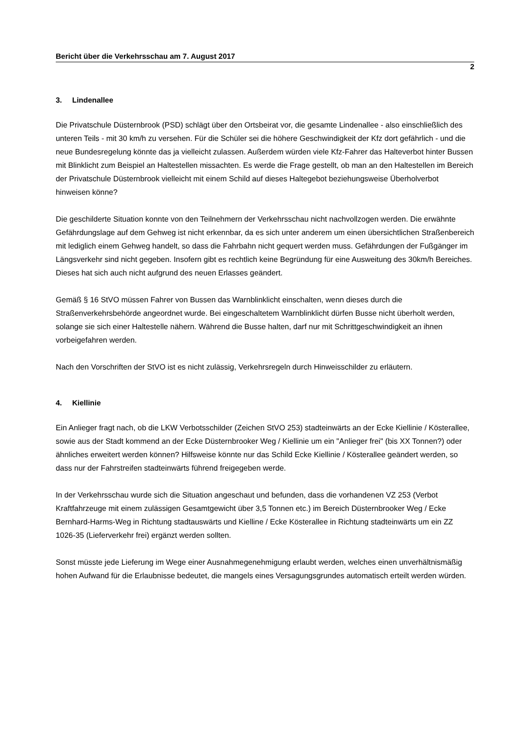Bericht über die Verkehrsschau am 7. August 2017
2
3. Lindenallee
Die Privatschule Düsternbrook (PSD) schlägt über den Ortsbeirat vor, die gesamte Lindenallee - also einschließlich des unteren Teils - mit 30 km/h zu versehen. Für die Schüler sei die höhere Geschwindigkeit der Kfz dort gefährlich - und die neue Bundesregelung könnte das ja vielleicht zulassen. Außerdem würden viele Kfz-Fahrer das Halteverbot hinter Bussen mit Blinklicht zum Beispiel an Haltestellen missachten. Es werde die Frage gestellt, ob man an den Haltestellen im Bereich der Privatschule Düsternbrook vielleicht mit einem Schild auf dieses Haltegebot beziehungsweise Überholverbot hinweisen könne?
Die geschilderte Situation konnte von den Teilnehmern der Verkehrsschau nicht nachvollzogen werden. Die erwähnte Gefährdungslage auf dem Gehweg ist nicht erkennbar, da es sich unter anderem um einen übersichtlichen Straßenbereich mit lediglich einem Gehweg handelt, so dass die Fahrbahn nicht gequert werden muss. Gefährdungen der Fußgänger im Längsverkehr sind nicht gegeben. Insofern gibt es rechtlich keine Begründung für eine Ausweitung des 30km/h Bereiches. Dieses hat sich auch nicht aufgrund des neuen Erlasses geändert.
Gemäß § 16 StVO müssen Fahrer von Bussen das Warnblinklicht einschalten, wenn dieses durch die Straßenverkehrsbehörde angeordnet wurde. Bei eingeschaltetem Warnblinklicht dürfen Busse nicht überholt werden, solange sie sich einer Haltestelle nähern. Während die Busse halten, darf nur mit Schrittgeschwindigkeit an ihnen vorbeigefahren werden.
Nach den Vorschriften der StVO ist es nicht zulässig, Verkehrsregeln durch Hinweisschilder zu erläutern.
4. Kiellinie
Ein Anlieger fragt nach, ob die LKW Verbotsschilder (Zeichen StVO 253) stadteinwärts an der Ecke Kiellinie / Kösterallee, sowie aus der Stadt kommend an der Ecke Düsternbrooker Weg / Kiellinie um ein "Anlieger frei" (bis XX Tonnen?) oder ähnliches erweitert werden können? Hilfsweise könnte nur das Schild Ecke Kiellinie / Kösterallee geändert werden, so dass nur der Fahrstreifen stadteinwärts führend freigegeben werde.
In der Verkehrsschau wurde sich die Situation angeschaut und befunden, dass die vorhandenen VZ 253 (Verbot Kraftfahrzeuge mit einem zulässigen Gesamtgewicht über 3,5 Tonnen etc.) im Bereich Düsternbrooker Weg / Ecke Bernhard-Harms-Weg in Richtung stadtauswärts und Kielline / Ecke Kösterallee in Richtung stadteinwärts um ein ZZ 1026-35 (Lieferverkehr frei) ergänzt werden sollten.
Sonst müsste jede Lieferung im Wege einer Ausnahmegenehmigung erlaubt werden, welches einen unverhältnismäßig hohen Aufwand für die Erlaubnisse bedeutet, die mangels eines Versagungsgrundes automatisch erteilt werden würden.